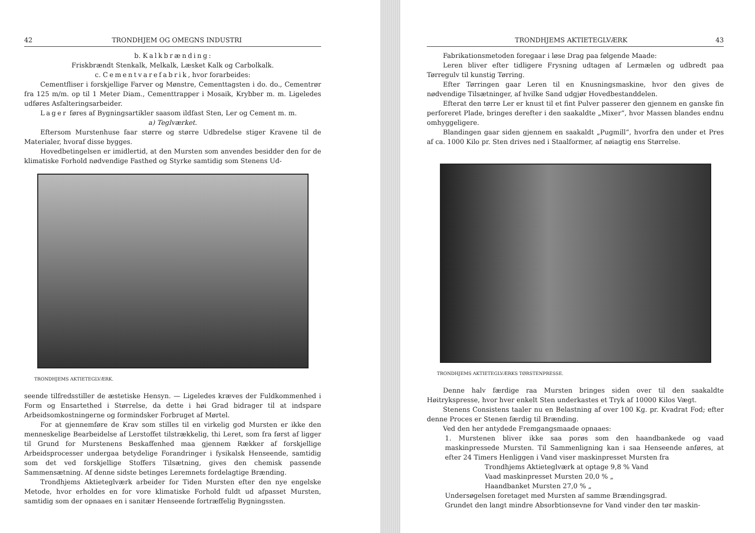42 TRONDHJEM OG OMEGNS INDUSTRI
b. Kalkbrænding:
Friskbrændt Stenkalk, Melkalk, Læsket Kalk og Carbolkalk.
c. Cementvarefabrik, hvor forarbeides:
Cementfliser i forskjellige Farver og Mønstre, Cementtagsten i do. do., Cementrør fra 125 m/m. op til 1 Meter Diam., Cementtrapper i Mosaik, Krybber m. m. Ligeledes udføres Asfalteringsarbeider.
Lager føres af Bygningsartikler saasom ildfast Sten, Ler og Cement m. m.
a) Teglværket.
Eftersom Murstenhuse faar større og større Udbredelse stiger Kravene til de Materialer, hvoraf disse bygges.
Hovedbetingelsen er imidlertid, at den Mursten som anvendes besidder den for de klimatiske Forhold nødvendige Fasthed og Styrke samtidig som Stenens Ud-
TRONDHJEMS AKTIETEGLVÆRK.
seende tilfredsstiller de æstetiske Hensyn. — Ligeledes kræves der Fuldkommenhed i Form og Ensartethed i Størrelse, da dette i høi Grad bidrager til at indspare Arbeidsomkostningerne og formindsker Forbruget af Mørtel.
For at gjennemføre de Krav som stilles til en virkelig god Mursten er ikke den menneskelige Bearbeidelse af Lerstoffet tilstrækkelig, thi Leret, som fra først af ligger til Grund for Murstenens Beskaffenhed maa gjennem Rækker af forskjellige Arbeidsprocesser undergaa betydelige Forandringer i fysikalsk Henseende, samtidig som det ved forskjellige Stoffers Tilsætning, gives den chemisk passende Sammensætning. Af denne sidste betinges Leremnets fordelagtige Brænding.
Trondhjems Aktieteglværk arbeider for Tiden Mursten efter den nye engelske Metode, hvor erholdes en for vore klimatiske Forhold fuldt ud afpasset Mursten, samtidig som der opnaaes en i sanitær Henseende fortræffelig Bygningssten.
TRONDHJEMS AKTIETEGLVÆRK 43
Fabrikationsmetoden foregaar i løse Drag paa følgende Maade:
Leren bliver efter tidligere Frysning udtagen af Lermælen og udbredt paa Tørregulv til kunstig Tørring.
Efter Tørringen gaar Leren til en Knusningsmaskine, hvor den gives de nødvendige Tilsætninger, af hvilke Sand udgjør Hovedbestanddelen.
Efterat den tørre Ler er knust til et fint Pulver passerer den gjennem en ganske fin perforeret Plade, bringes derefter i den saakaldte „Mixer“, hvor Massen blandes endnu omhyggeligere.
Blandingen gaar siden gjennem en saakaldt „Pugmill“, hvorfra den under et Pres af ca. 1000 Kilo pr. Sten drives ned i Staalformer, af nøiagtig ens Størrelse.
TRONDHJEMS AKTIETEGLVÆRKS TØRSTENPRESSE.
Denne halv færdige raa Mursten bringes siden over til den saakaldte Høitrykspresse, hvor hver enkelt Sten underkastes et Tryk af 10000 Kilos Vægt.
Stenens Consistens taaler nu en Belastning af over 100 Kg. pr. Kvadrat Fod; efter denne Proces er Stenen færdig til Brænding.
Ved den her antydede Fremgangsmaade opnaaes:
1. Murstenen bliver ikke saa porøs som den haandbankede og vaad maskinpressede Mursten. Til Sammenligning kan i saa Henseende anføres, at efter 24 Timers Henliggen i Vand viser maskinpresset Mursten fra
Trondhjems Aktieteglværk at optage 9,8 % Vand
Vaad maskinpresset Mursten 20,0 % „
Haandbanket Mursten 27,0 % „
Undersøgelsen foretaget med Mursten af samme Brændingsgrad.
Grundet den langt mindre Absorbtionsevne for Vand vinder den tør maskin-